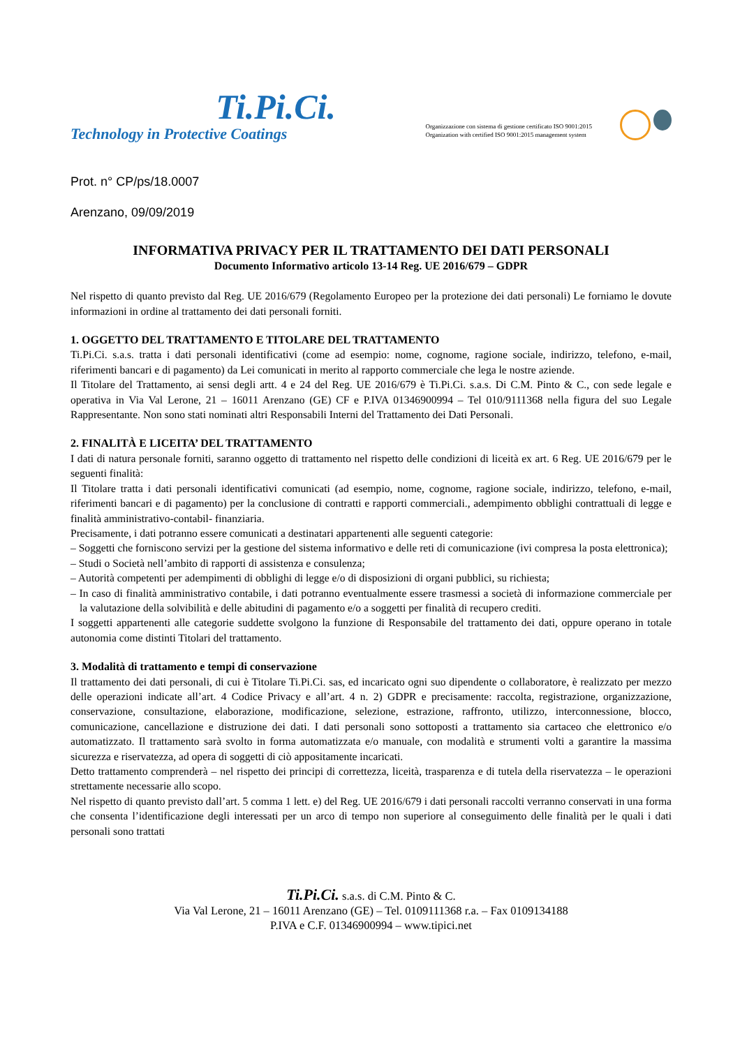Ti.Pi.Ci.
Technology in Protective Coatings
Organizzazione con sistema di gestione certificato ISO 9001:2015
Organization with certified ISO 9001:2015 management system
Prot. n° CP/ps/18.0007
Arenzano, 09/09/2019
INFORMATIVA PRIVACY PER IL TRATTAMENTO DEI DATI PERSONALI
Documento Informativo articolo 13-14 Reg. UE 2016/679 – GDPR
Nel rispetto di quanto previsto dal Reg. UE 2016/679 (Regolamento Europeo per la protezione dei dati personali) Le forniamo le dovute informazioni in ordine al trattamento dei dati personali forniti.
1. OGGETTO DEL TRATTAMENTO E TITOLARE DEL TRATTAMENTO
Ti.Pi.Ci. s.a.s. tratta i dati personali identificativi (come ad esempio: nome, cognome, ragione sociale, indirizzo, telefono, e-mail, riferimenti bancari e di pagamento) da Lei comunicati in merito al rapporto commerciale che lega le nostre aziende.
Il Titolare del Trattamento, ai sensi degli artt. 4 e 24 del Reg. UE 2016/679 è Ti.Pi.Ci. s.a.s. Di C.M. Pinto & C., con sede legale e operativa in Via Val Lerone, 21 – 16011 Arenzano (GE) CF e P.IVA 01346900994 – Tel 010/9111368 nella figura del suo Legale Rappresentante. Non sono stati nominati altri Responsabili Interni del Trattamento dei Dati Personali.
2. FINALITÀ E LICEITA’ DEL TRATTAMENTO
I dati di natura personale forniti, saranno oggetto di trattamento nel rispetto delle condizioni di liceità ex art. 6 Reg. UE 2016/679 per le seguenti finalità:
Il Titolare tratta i dati personali identificativi comunicati (ad esempio, nome, cognome, ragione sociale, indirizzo, telefono, e-mail, riferimenti bancari e di pagamento) per la conclusione di contratti e rapporti commerciali., adempimento obblighi contrattuali di legge e finalità amministrativo-contabil- finanziaria.
Precisamente, i dati potranno essere comunicati a destinatari appartenenti alle seguenti categorie:
– Soggetti che forniscono servizi per la gestione del sistema informativo e delle reti di comunicazione (ivi compresa la posta elettronica);
– Studi o Società nell’ambito di rapporti di assistenza e consulenza;
– Autorità competenti per adempimenti di obblighi di legge e/o di disposizioni di organi pubblici, su richiesta;
– In caso di finalità amministrativo contabile, i dati potranno eventualmente essere trasmessi a società di informazione commerciale per la valutazione della solvibilità e delle abitudini di pagamento e/o a soggetti per finalità di recupero crediti.
I soggetti appartenenti alle categorie suddette svolgono la funzione di Responsabile del trattamento dei dati, oppure operano in totale autonomia come distinti Titolari del trattamento.
3. Modalità di trattamento e tempi di conservazione
Il trattamento dei dati personali, di cui è Titolare Ti.Pi.Ci. sas, ed incaricato ogni suo dipendente o collaboratore, è realizzato per mezzo delle operazioni indicate all’art. 4 Codice Privacy e all’art. 4 n. 2) GDPR e precisamente: raccolta, registrazione, organizzazione, conservazione, consultazione, elaborazione, modificazione, selezione, estrazione, raffronto, utilizzo, interconnessione, blocco, comunicazione, cancellazione e distruzione dei dati. I dati personali sono sottoposti a trattamento sia cartaceo che elettronico e/o automatizzato. Il trattamento sarà svolto in forma automatizzata e/o manuale, con modalità e strumenti volti a garantire la massima sicurezza e riservatezza, ad opera di soggetti di ciò appositamente incaricati.
Detto trattamento comprenderà – nel rispetto dei principi di correttezza, liceità, trasparenza e di tutela della riservatezza – le operazioni strettamente necessarie allo scopo.
Nel rispetto di quanto previsto dall’art. 5 comma 1 lett. e) del Reg. UE 2016/679 i dati personali raccolti verranno conservati in una forma che consenta l’identificazione degli interessati per un arco di tempo non superiore al conseguimento delle finalità per le quali i dati personali sono trattati
Ti.Pi.Ci. s.a.s. di C.M. Pinto & C.
Via Val Lerone, 21 – 16011 Arenzano (GE) – Tel. 0109111368 r.a. – Fax 0109134188
P.IVA e C.F. 01346900994 – www.tipici.net